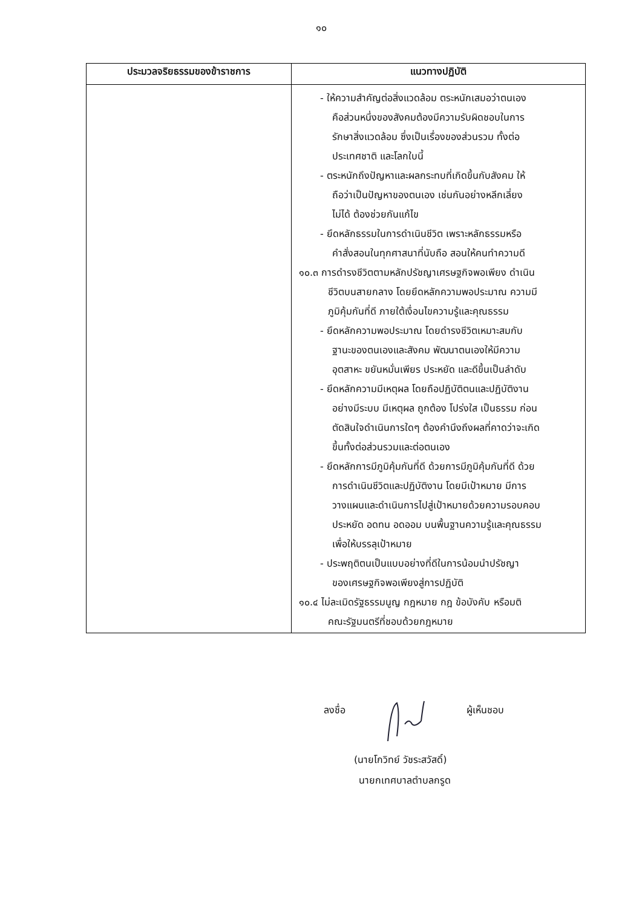๑๐
| ประมวลจริยธรรมของข้าราชการ | แนวทางปฏิบัติ |
| --- | --- |
| | - ให้ความสำคัญต่อสิ่งแวดล้อม ตระหนักเสมอว่าตนเอง คือส่วนหนึ่งของสังคมต้องมีความรับผิดชอบในการ รักษาสิ่งแวดล้อม ซึ่งเป็นเรื่องของส่วนรวม ทั้งต่อ ประเทศชาติ และโลกใบนี้ - ตระหนักถึงปัญหาและผลกระทบที่เกิดขึ้นกับสังคม ให้ ถือว่าเป็นปัญหาของตนเอง เช่นกันอย่างหลีกเลี่ยง ไม่ได้ ต้องช่วยกันแก้ไข - ยึดหลักธรรมในการดำเนินชีวิต เพราะหลักธรรมหรือ คำสั่งสอนในทุกศาสนาที่นับถือ สอนให้คนทำความดี ๑๐.๓ การดำรงชีวิตตามหลักปรัชญาเศรษฐกิจพอเพียง ดำเนิน ชีวิตบนสายกลาง โดยยึดหลักความพอประมาณ ความมี ภูมิคุ้มกันที่ดี ภายใต้เงื่อนไขความรู้และคุณธรรม - ยึดหลักความพอประมาณ โดยดำรงชีวิตเหมาะสมกับ ฐานะของตนเองและสังคม พัฒนาตนเองให้มีความ อุตสาหะ ขยันหมั่นเพียร ประหยัด และดีขึ้นเป็นลำดับ - ยึดหลักความมีเหตุผล โดยถือปฏิบัติตนและปฏิบัติงาน อย่างมีระบบ มีเหตุผล ถูกต้อง โปร่งใส เป็นธรรม ก่อน ตัดสินใจดำเนินการใดๆ ต้องคำนึงถึงผลที่คาดว่าจะเกิด ขึ้นทั้งต่อส่วนรวมและต่อตนเอง - ยึดหลักการมีภูมิคุ้มกันที่ดี ด้วยการมีภูมิคุ้มกันที่ดี ด้วย การดำเนินชีวิตและปฏิบัติงาน โดยมีเป้าหมาย มีการ วางแผนและดำเนินการไปสู่เป้าหมายด้วยความรอบคอบ ประหยัด อดทน อดออม บนพื้นฐานความรู้และคุณธรรม เพื่อให้บรรลุเป้าหมาย - ประพฤติตนเป็นแบบอย่างที่ดีในการน้อมนำปรัชญา ของเศรษฐกิจพอเพียงสู่การปฏิบัติ ๑๐.๔ ไม่ละเมิดรัฐธรรมนูญ กฎหมาย กฎ ข้อบังคับ หรือมติ คณะรัฐมนตรีที่ชอบด้วยกฎหมาย |
ลงชื่อ ผู้เห็นชอบ
(นายโกวิทย์ วัชระสวัสดิ์)
นายกเทศบาลตำบลกรูด